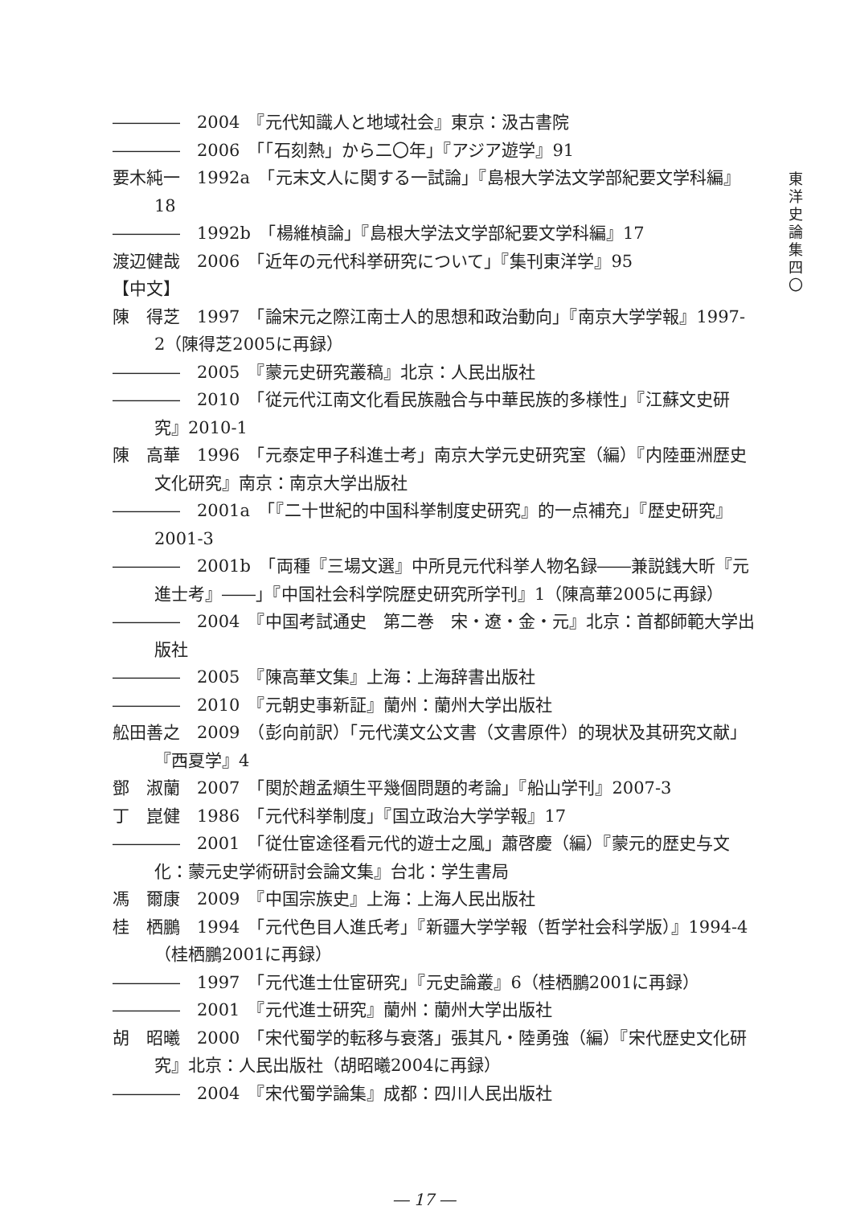東
洋
史
論
集
四
〇
――――　2004　『元代知識人と地域社会』東京：汲古書院
――――　2006　「「石刻熱」から二〇年」『アジア遊学』91
要木純一　1992a　「元末文人に関する一試論」『島根大学法文学部紀要文学科編』18
――――　1992b　「楊維楨論」『島根大学法文学部紀要文学科編』17
渡辺健哉　2006　「近年の元代科挙研究について」『集刊東洋学』95
【中文】
陳　得芝　1997　「論宋元之際江南士人的思想和政治動向」『南京大学学報』1997-2（陳得芝2005に再録）
――――　2005　『蒙元史研究叢稿』北京：人民出版社
――――　2010　「従元代江南文化看民族融合与中華民族的多様性」『江蘇文史研究』2010-1
陳　高華　1996　「元泰定甲子科進士考」南京大学元史研究室（編）『内陸亜洲歴史文化研究』南京：南京大学出版社
――――　2001a　「『二十世紀的中国科挙制度史研究』的一点補充」『歴史研究』2001-3
――――　2001b　「両種『三場文選』中所見元代科挙人物名録――兼説銭大昕『元進士考』――」『中国社会科学院歴史研究所学刊』1（陳高華2005に再録）
――――　2004　『中国考試通史　第二巻　宋・遼・金・元』北京：首都師範大学出版社
――――　2005　『陳高華文集』上海：上海辞書出版社
――――　2010　『元朝史事新証』蘭州：蘭州大学出版社
舩田善之　2009　（彭向前訳）「元代漢文公文書（文書原件）的現状及其研究文献」『西夏学』4
鄧　淑蘭　2007　「関於趙孟頫生平幾個問題的考論」『船山学刊』2007-3
丁　崑健　1986　「元代科挙制度」『国立政治大学学報』17
――――　2001　「従仕宦途径看元代的遊士之風」蕭啓慶（編）『蒙元的歴史与文化：蒙元史学術研討会論文集』台北：学生書局
馮　爾康　2009　『中国宗族史』上海：上海人民出版社
桂　栖鵬　1994　「元代色目人進氏考」『新疆大学学報（哲学社会科学版）』1994-4（桂栖鵬2001に再録）
――――　1997　「元代進士仕宦研究」『元史論叢』6（桂栖鵬2001に再録）
――――　2001　『元代進士研究』蘭州：蘭州大学出版社
胡　昭曦　2000　「宋代蜀学的転移与衰落」張其凡・陸勇強（編）『宋代歴史文化研究』北京：人民出版社（胡昭曦2004に再録）
――――　2004　『宋代蜀学論集』成都：四川人民出版社
― 17 ―